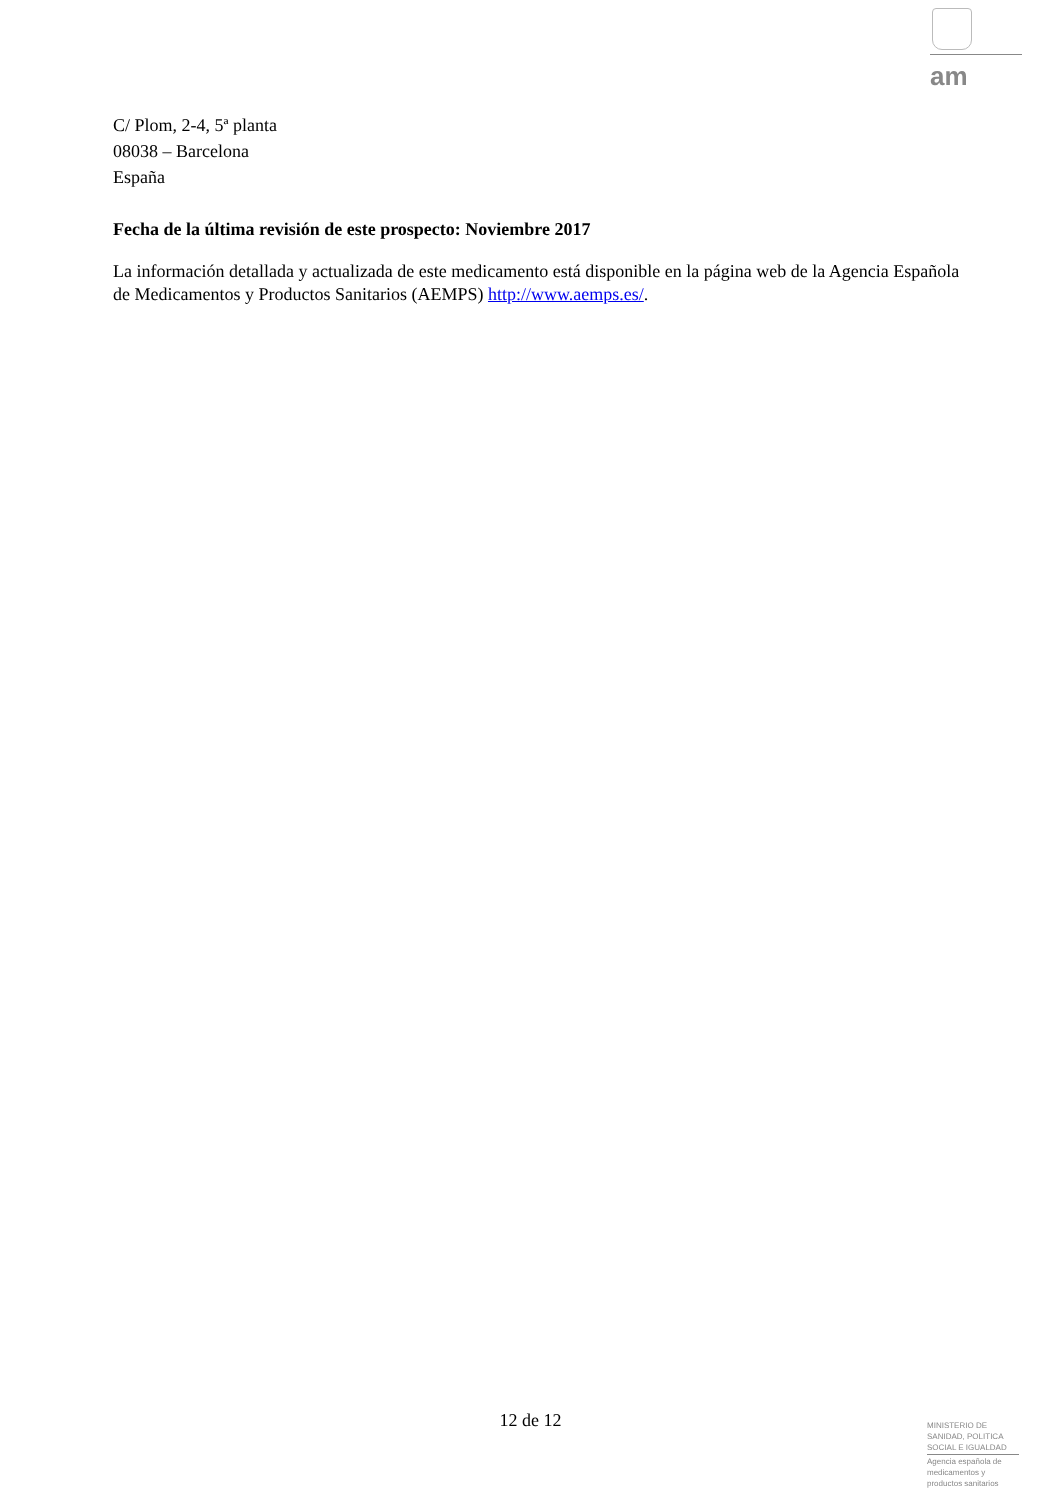am
C/ Plom, 2-4, 5ª planta
08038 – Barcelona
España
Fecha de la última revisión de este prospecto: Noviembre 2017
La información detallada y actualizada de este medicamento está disponible en la página web de la Agencia Española de Medicamentos y Productos Sanitarios (AEMPS) http://www.aemps.es/.
12 de 12
MINISTERIO DE
SANIDAD, POLITICA
SOCIAL E IGUALDAD
Agencia española de
medicamentos y
productos sanitarios